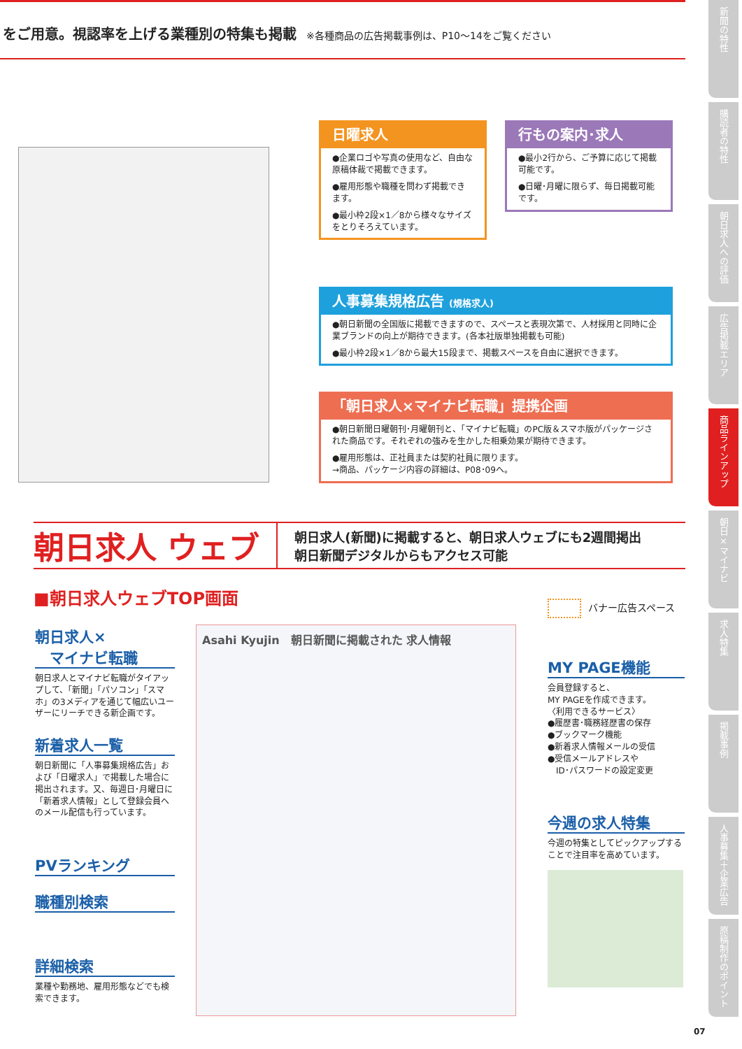をご用意。視認率を上げる業種別の特集も掲載 ※各種商品の広告掲載事例は、P10～14をご覧ください
新聞の特性
購読者の特性
朝日求人への評価
広告掲載エリア
商品ラインアップ
朝日×マイナビ
求人特集
掲載事例
人事募集＋企業広告
原稿制作のポイント
日曜求人
●企業ロゴや写真の使用など、自由な原稿体裁で掲載できます。
●雇用形態や職種を問わず掲載できます。
●最小枠2段×1／8から様々なサイズをとりそろえています。
行もの案内･求人
●最小2行から、ご予算に応じて掲載可能です。
●日曜･月曜に限らず、毎日掲載可能です。
人事募集規格広告 (規格求人)
●朝日新聞の全国版に掲載できますので、スペースと表現次第で、人材採用と同時に企業ブランドの向上が期待できます。(各本社版単独掲載も可能)
●最小枠2段×1／8から最大15段まで、掲載スペースを自由に選択できます。
「朝日求人×マイナビ転職」提携企画
●朝日新聞日曜朝刊･月曜朝刊と、「マイナビ転職」のPC版＆スマホ版がパッケージされた商品です。それぞれの強みを生かした相乗効果が期待できます。
●雇用形態は、正社員または契約社員に限ります。
→商品、パッケージ内容の詳細は、P08･09へ。
朝日求人 ウェブ
朝日求人(新聞)に掲載すると、朝日求人ウェブにも2週間掲出
朝日新聞デジタルからもアクセス可能
■朝日求人ウェブTOP画面 バナー広告スペース
朝日求人×
　マイナビ転職
朝日求人とマイナビ転職がタイアップして、「新聞」「パソコン」「スマホ」の3メディアを通じて幅広いユーザーにリーチできる新企画です。
新着求人一覧
朝日新聞に「人事募集規格広告」および「日曜求人」で掲載した場合に掲出されます。又、毎週日･月曜日に「新着求人情報」として登録会員へのメール配信も行っています。
PVランキング
職種別検索
詳細検索
業種や勤務地、雇用形態などでも検索できます。
Asahi Kyujin　朝日新聞に掲載された 求人情報
MY PAGE機能
会員登録すると、
MY PAGEを作成できます。
〈利用できるサービス〉
●履歴書･職務経歴書の保存
●ブックマーク機能
●新着求人情報メールの受信
●受信メールアドレスや
　ID･パスワードの設定変更
今週の求人特集
今週の特集としてピックアップすることで注目率を高めています。
07